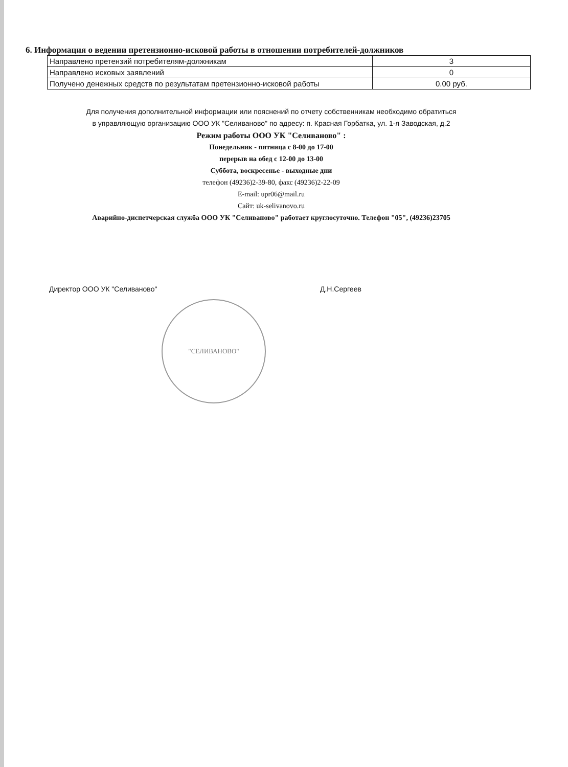6. Информация о ведении претензионно-исковой работы в отношении потребителей-должников
| Направлено претензий потребителям-должникам | 3 |
| Направлено исковых заявлений | 0 |
| Получено денежных средств по результатам претензионно-исковой работы | 0.00 руб. |
Для получения дополнительной информации или пояснений по отчету собственникам необходимо обратиться
в управляющую организацию ООО УК "Селиваново" по адресу: п. Красная Горбатка, ул. 1-я Заводская, д.2
Режим работы ООО УК "Селиваново" :
Понедельник - пятница с 8-00 до 17-00
перерыв на обед с 12-00 до 13-00
Суббота, воскресенье - выходные дни
телефон (49236)2-39-80, факс (49236)2-22-09
E-mail: upr06@mail.ru
Сайт: uk-selivanovo.ru
Аварийно-диспетчерская служба ООО УК "Селиваново" работает круглосуточно. Телефон "05", (49236)23705
Директор ООО УК "Селиваново" Д.Н.Сергеев
"СЕЛИВАНОВО"